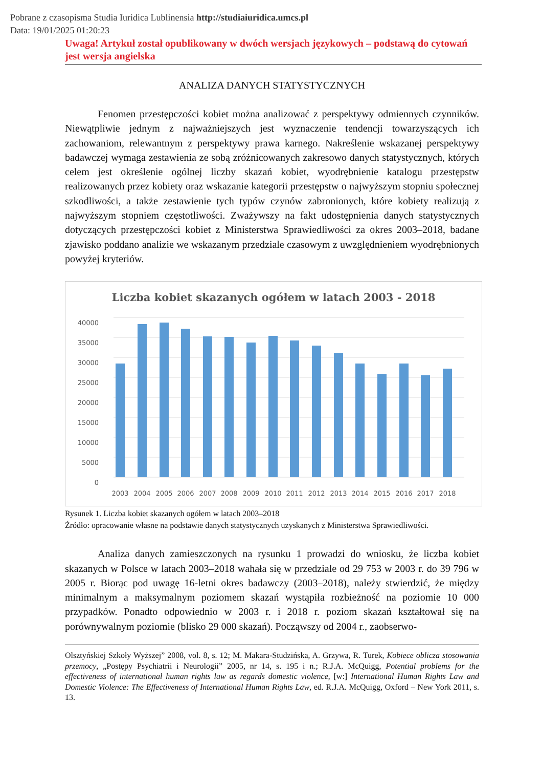Pobrane z czasopisma Studia Iuridica Lublinensia http://studiaiuridica.umcs.pl
Data: 19/01/2025 01:20:23
Uwaga! Artykuł został opublikowany w dwóch wersjach językowych – podstawą do cytowań jest wersja angielska
ANALIZA DANYCH STATYSTYCZNYCH
Fenomen przestępczości kobiet można analizować z perspektywy odmiennych czynników. Niewątpliwie jednym z najważniejszych jest wyznaczenie tendencji towarzyszących ich zachowaniom, relewantnym z perspektywy prawa karnego. Nakreślenie wskazanej perspektywy badawczej wymaga zestawienia ze sobą zróżnicowanych zakresowo danych statystycznych, których celem jest określenie ogólnej liczby skazań kobiet, wyodrębnienie katalogu przestępstw realizowanych przez kobiety oraz wskazanie kategorii przestępstw o najwyższym stopniu społecznej szkodliwości, a także zestawienie tych typów czynów zabronionych, które kobiety realizują z najwyższym stopniem częstotliwości. Zważywszy na fakt udostępnienia danych statystycznych dotyczących przestępczości kobiet z Ministerstwa Sprawiedliwości za okres 2003–2018, badane zjawisko poddano analizie we wskazanym przedziale czasowym z uwzględnieniem wyodrębnionych powyżej kryteriów.
Liczba kobiet skazanych ogółem w latach 2003 - 2018
40000
35000
30000
25000
20000
15000
10000
5000
0
2003
2004
2005
2006
2007
2008
2009
2010
2011
2012
2013
2014
2015
2016
2017
2018
Rysunek 1. Liczba kobiet skazanych ogółem w latach 2003–2018
Źródło: opracowanie własne na podstawie danych statystycznych uzyskanych z Ministerstwa Sprawiedliwości.
Analiza danych zamieszczonych na rysunku 1 prowadzi do wniosku, że liczba kobiet skazanych w Polsce w latach 2003–2018 wahała się w przedziale od 29 753 w 2003 r. do 39 796 w 2005 r. Biorąc pod uwagę 16-letni okres badawczy (2003–2018), należy stwierdzić, że między minimalnym a maksymalnym poziomem skazań wystąpiła rozbieżność na poziomie 10 000 przypadków. Ponadto odpowiednio w 2003 r. i 2018 r. poziom skazań kształtował się na porównywalnym poziomie (blisko 29 000 skazań). Począwszy od 2004 r., zaobserwo-
Olsztyńskiej Szkoły Wyższej” 2008, vol. 8, s. 12; M. Makara-Studzińska, A. Grzywa, R. Turek, Kobiece oblicza stosowania przemocy, „Postępy Psychiatrii i Neurologii” 2005, nr 14, s. 195 i n.; R.J.A. McQuigg, Potential problems for the effectiveness of international human rights law as regards domestic violence, [w:] International Human Rights Law and Domestic Violence: The Effectiveness of International Human Rights Law, ed. R.J.A. McQuigg, Oxford – New York 2011, s. 13.